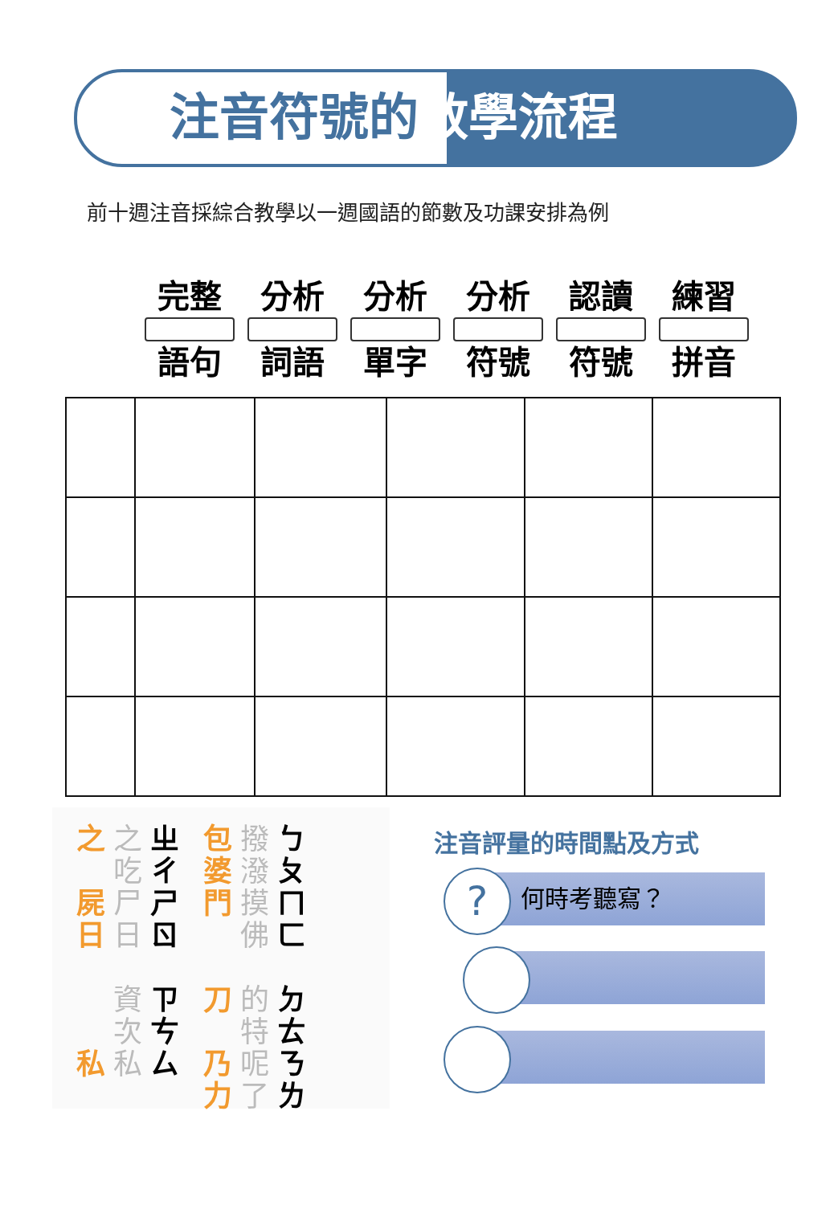注音符號的教學流程
前十週注音採綜合教學以一週國語的節數及功課安排為例
完整
語句
分析
詞語
分析
單字
分析
符號
認讀
符號
練習
拼音
之
屍
日
私
之
吃
尸
日
資
次
私
ㄓ
ㄔ
ㄕ
ㄖ
ㄗ
ㄘ
ㄙ
包
婆
門
刀
乃
力
撥
潑
摸
佛
的
特
呢
了
ㄅ
ㄆ
ㄇ
ㄈ
ㄉ
ㄊ
ㄋ
ㄌ
注音評量的時間點及方式
何時考聽寫？
?